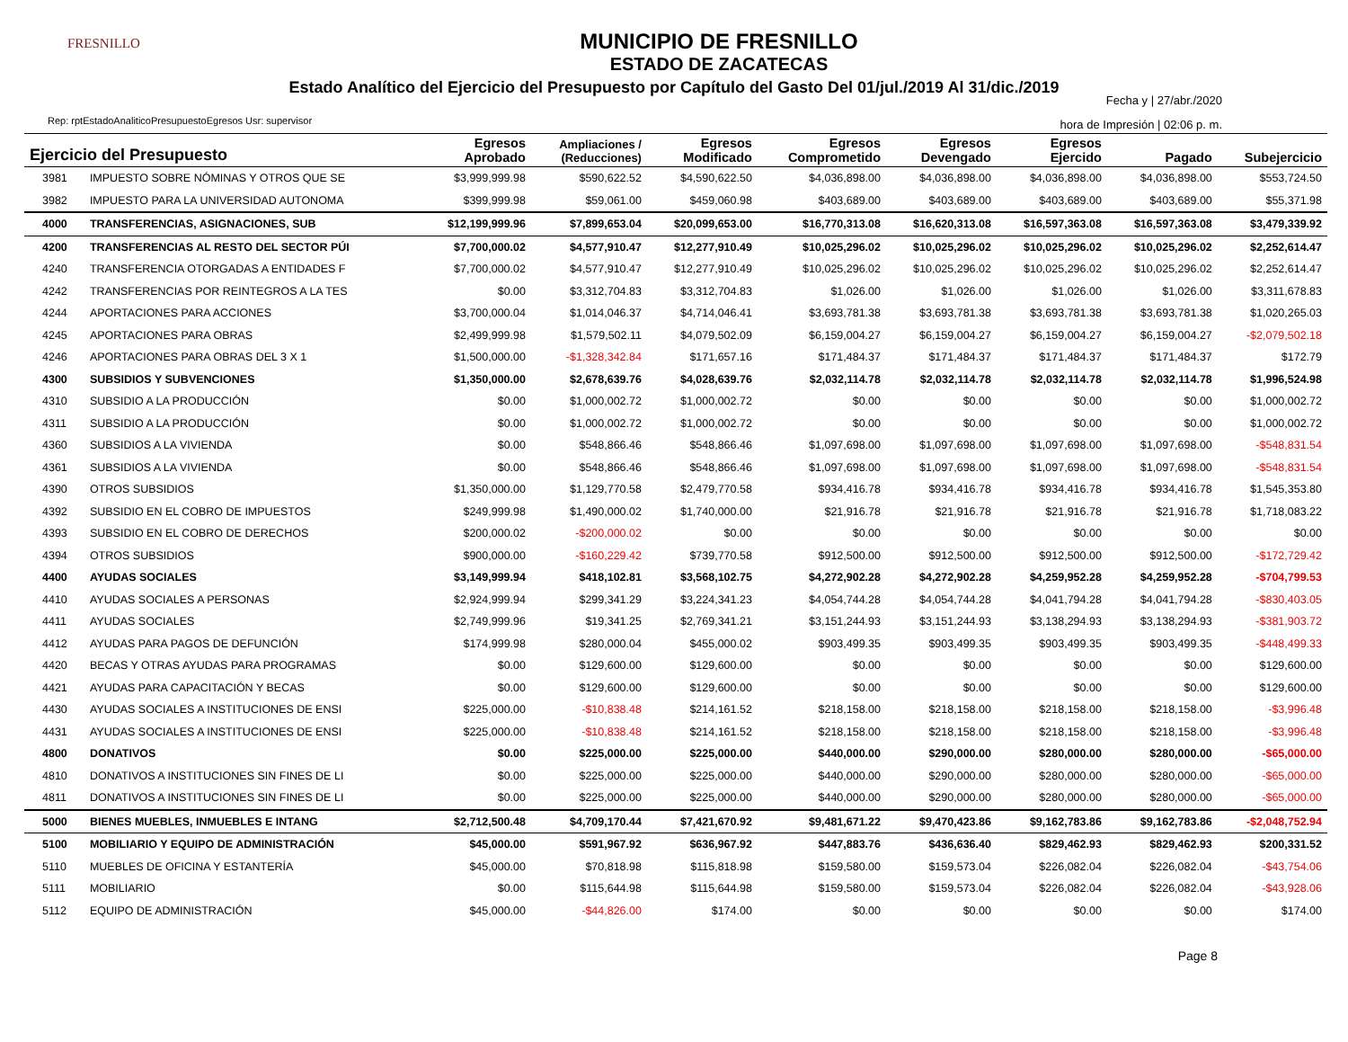FRESNILLO
MUNICIPIO DE FRESNILLO
ESTADO DE ZACATECAS
Estado Analítico del Ejercicio del Presupuesto por Capítulo del Gasto Del 01/jul./2019 Al 31/dic./2019
Fecha y | 27/abr./2020
hora de Impresión | 02:06 p. m.
Rep: rptEstadoAnaliticoPresupuestoEgresos Usr: supervisor
| Ejercicio del Presupuesto | | Egresos Aprobado | Ampliaciones / (Reducciones) | Egresos Modificado | Egresos Comprometido | Egresos Devengado | Egresos Ejercido | Pagado | Subejercicio |
| --- | --- | --- | --- | --- | --- | --- | --- | --- | --- |
| 3981 | IMPUESTO SOBRE NÓMINAS Y OTROS QUE SE | $3,999,999.98 | $590,622.52 | $4,590,622.50 | $4,036,898.00 | $4,036,898.00 | $4,036,898.00 | $4,036,898.00 | $553,724.50 |
| 3982 | IMPUESTO PARA LA UNIVERSIDAD AUTONOMA | $399,999.98 | $59,061.00 | $459,060.98 | $403,689.00 | $403,689.00 | $403,689.00 | $403,689.00 | $55,371.98 |
| 4000 | TRANSFERENCIAS, ASIGNACIONES, SUB | $12,199,999.96 | $7,899,653.04 | $20,099,653.00 | $16,770,313.08 | $16,620,313.08 | $16,597,363.08 | $16,597,363.08 | $3,479,339.92 |
| 4200 | TRANSFERENCIAS AL RESTO DEL SECTOR PÚI | $7,700,000.02 | $4,577,910.47 | $12,277,910.49 | $10,025,296.02 | $10,025,296.02 | $10,025,296.02 | $10,025,296.02 | $2,252,614.47 |
| 4240 | TRANSFERENCIA OTORGADAS A ENTIDADES F | $7,700,000.02 | $4,577,910.47 | $12,277,910.49 | $10,025,296.02 | $10,025,296.02 | $10,025,296.02 | $10,025,296.02 | $2,252,614.47 |
| 4242 | TRANSFERENCIAS POR REINTEGROS A LA TES | $0.00 | $3,312,704.83 | $3,312,704.83 | $1,026.00 | $1,026.00 | $1,026.00 | $1,026.00 | $3,311,678.83 |
| 4244 | APORTACIONES PARA ACCIONES | $3,700,000.04 | $1,014,046.37 | $4,714,046.41 | $3,693,781.38 | $3,693,781.38 | $3,693,781.38 | $3,693,781.38 | $1,020,265.03 |
| 4245 | APORTACIONES PARA OBRAS | $2,499,999.98 | $1,579,502.11 | $4,079,502.09 | $6,159,004.27 | $6,159,004.27 | $6,159,004.27 | $6,159,004.27 | -$2,079,502.18 |
| 4246 | APORTACIONES PARA OBRAS DEL 3 X 1 | $1,500,000.00 | -$1,328,342.84 | $171,657.16 | $171,484.37 | $171,484.37 | $171,484.37 | $171,484.37 | $172.79 |
| 4300 | SUBSIDIOS Y SUBVENCIONES | $1,350,000.00 | $2,678,639.76 | $4,028,639.76 | $2,032,114.78 | $2,032,114.78 | $2,032,114.78 | $2,032,114.78 | $1,996,524.98 |
| 4310 | SUBSIDIO A LA PRODUCCIÓN | $0.00 | $1,000,002.72 | $1,000,002.72 | $0.00 | $0.00 | $0.00 | $0.00 | $1,000,002.72 |
| 4311 | SUBSIDIO A LA PRODUCCIÓN | $0.00 | $1,000,002.72 | $1,000,002.72 | $0.00 | $0.00 | $0.00 | $0.00 | $1,000,002.72 |
| 4360 | SUBSIDIOS A LA VIVIENDA | $0.00 | $548,866.46 | $548,866.46 | $1,097,698.00 | $1,097,698.00 | $1,097,698.00 | $1,097,698.00 | -$548,831.54 |
| 4361 | SUBSIDIOS A LA VIVIENDA | $0.00 | $548,866.46 | $548,866.46 | $1,097,698.00 | $1,097,698.00 | $1,097,698.00 | $1,097,698.00 | -$548,831.54 |
| 4390 | OTROS SUBSIDIOS | $1,350,000.00 | $1,129,770.58 | $2,479,770.58 | $934,416.78 | $934,416.78 | $934,416.78 | $934,416.78 | $1,545,353.80 |
| 4392 | SUBSIDIO EN EL COBRO DE IMPUESTOS | $249,999.98 | $1,490,000.02 | $1,740,000.00 | $21,916.78 | $21,916.78 | $21,916.78 | $21,916.78 | $1,718,083.22 |
| 4393 | SUBSIDIO EN EL COBRO DE DERECHOS | $200,000.02 | -$200,000.02 | $0.00 | $0.00 | $0.00 | $0.00 | $0.00 | $0.00 |
| 4394 | OTROS SUBSIDIOS | $900,000.00 | -$160,229.42 | $739,770.58 | $912,500.00 | $912,500.00 | $912,500.00 | $912,500.00 | -$172,729.42 |
| 4400 | AYUDAS SOCIALES | $3,149,999.94 | $418,102.81 | $3,568,102.75 | $4,272,902.28 | $4,272,902.28 | $4,259,952.28 | $4,259,952.28 | -$704,799.53 |
| 4410 | AYUDAS SOCIALES A PERSONAS | $2,924,999.94 | $299,341.29 | $3,224,341.23 | $4,054,744.28 | $4,054,744.28 | $4,041,794.28 | $4,041,794.28 | -$830,403.05 |
| 4411 | AYUDAS SOCIALES | $2,749,999.96 | $19,341.25 | $2,769,341.21 | $3,151,244.93 | $3,151,244.93 | $3,138,294.93 | $3,138,294.93 | -$381,903.72 |
| 4412 | AYUDAS PARA PAGOS DE DEFUNCIÓN | $174,999.98 | $280,000.04 | $455,000.02 | $903,499.35 | $903,499.35 | $903,499.35 | $903,499.35 | -$448,499.33 |
| 4420 | BECAS Y OTRAS AYUDAS PARA PROGRAMAS | $0.00 | $129,600.00 | $129,600.00 | $0.00 | $0.00 | $0.00 | $0.00 | $129,600.00 |
| 4421 | AYUDAS PARA CAPACITACIÓN Y BECAS | $0.00 | $129,600.00 | $129,600.00 | $0.00 | $0.00 | $0.00 | $0.00 | $129,600.00 |
| 4430 | AYUDAS SOCIALES A INSTITUCIONES DE ENSI | $225,000.00 | -$10,838.48 | $214,161.52 | $218,158.00 | $218,158.00 | $218,158.00 | $218,158.00 | -$3,996.48 |
| 4431 | AYUDAS SOCIALES A INSTITUCIONES DE ENSI | $225,000.00 | -$10,838.48 | $214,161.52 | $218,158.00 | $218,158.00 | $218,158.00 | $218,158.00 | -$3,996.48 |
| 4800 | DONATIVOS | $0.00 | $225,000.00 | $225,000.00 | $440,000.00 | $290,000.00 | $280,000.00 | $280,000.00 | -$65,000.00 |
| 4810 | DONATIVOS A INSTITUCIONES SIN FINES DE LI | $0.00 | $225,000.00 | $225,000.00 | $440,000.00 | $290,000.00 | $280,000.00 | $280,000.00 | -$65,000.00 |
| 4811 | DONATIVOS A INSTITUCIONES SIN FINES DE LI | $0.00 | $225,000.00 | $225,000.00 | $440,000.00 | $290,000.00 | $280,000.00 | $280,000.00 | -$65,000.00 |
| 5000 | BIENES MUEBLES, INMUEBLES E INTANG | $2,712,500.48 | $4,709,170.44 | $7,421,670.92 | $9,481,671.22 | $9,470,423.86 | $9,162,783.86 | $9,162,783.86 | -$2,048,752.94 |
| 5100 | MOBILIARIO Y EQUIPO DE ADMINISTRACIÓN | $45,000.00 | $591,967.92 | $636,967.92 | $447,883.76 | $436,636.40 | $829,462.93 | $829,462.93 | $200,331.52 |
| 5110 | MUEBLES DE OFICINA Y ESTANTERÍA | $45,000.00 | $70,818.98 | $115,818.98 | $159,580.00 | $159,573.04 | $226,082.04 | $226,082.04 | -$43,754.06 |
| 5111 | MOBILIARIO | $0.00 | $115,644.98 | $115,644.98 | $159,580.00 | $159,573.04 | $226,082.04 | $226,082.04 | -$43,928.06 |
| 5112 | EQUIPO DE ADMINISTRACIÓN | $45,000.00 | -$44,826.00 | $174.00 | $0.00 | $0.00 | $0.00 | $0.00 | $174.00 |
Page 8